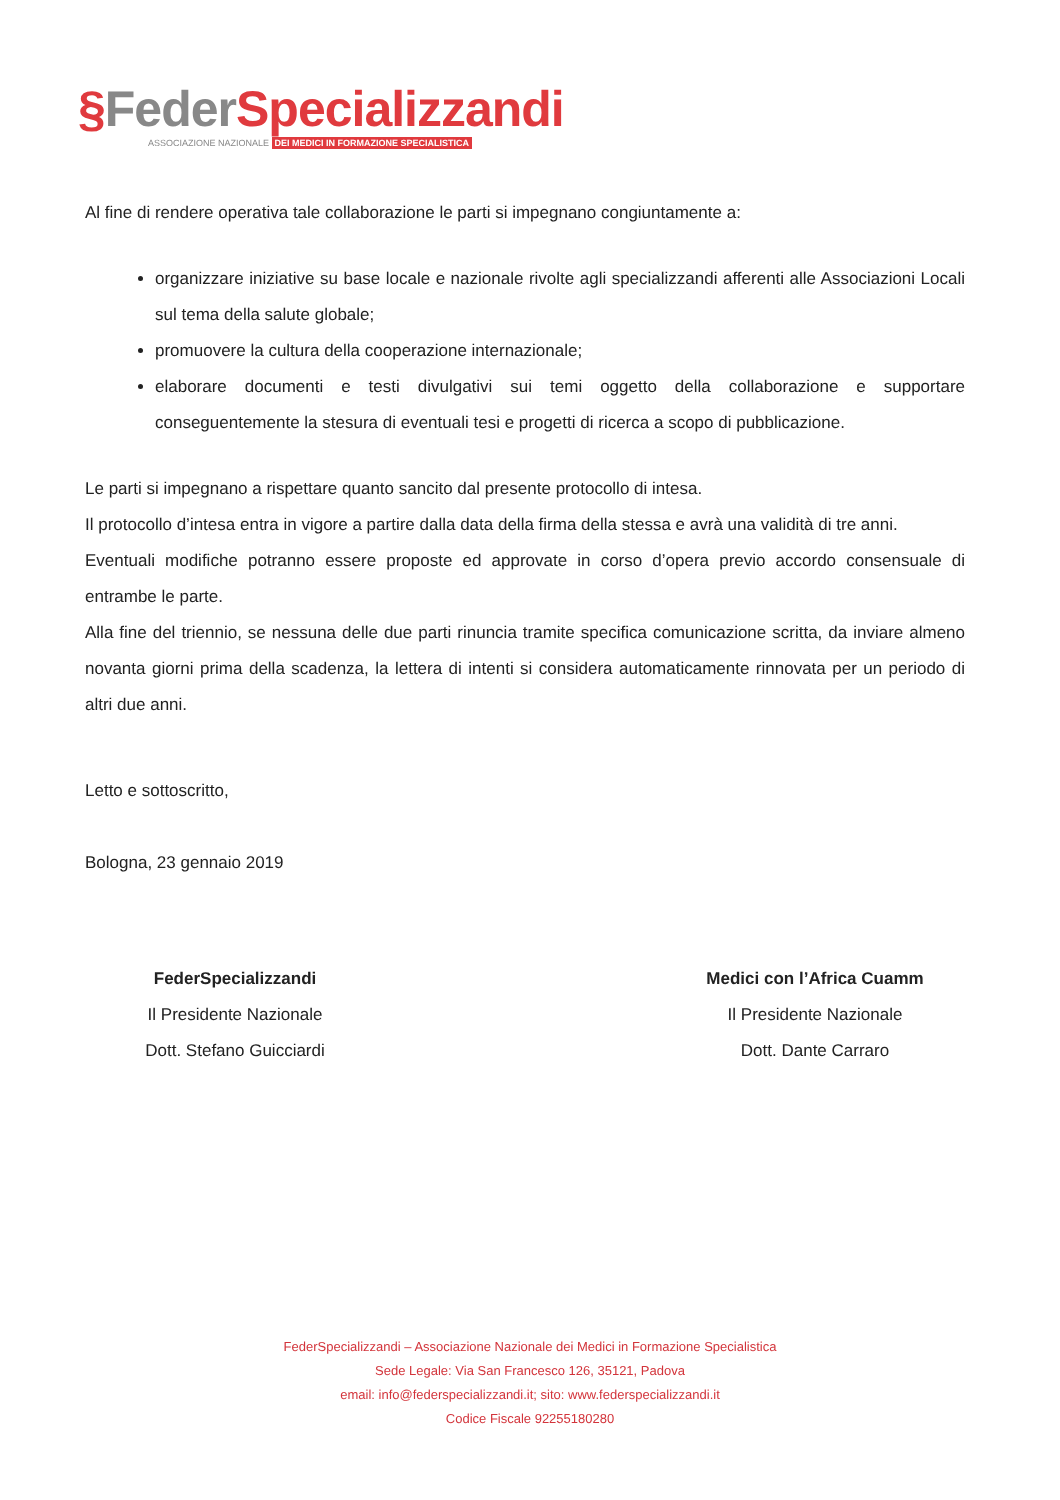§Feder Specializzandi
ASSOCIAZIONE NAZIONALE DEI MEDICI IN FORMAZIONE SPECIALISTICA
Al fine di rendere operativa tale collaborazione le parti si impegnano congiuntamente a:
organizzare iniziative su base locale e nazionale rivolte agli specializzandi afferenti alle Associazioni Locali sul tema della salute globale;
promuovere la cultura della cooperazione internazionale;
elaborare documenti e testi divulgativi sui temi oggetto della collaborazione e supportare conseguentemente la stesura di eventuali tesi e progetti di ricerca a scopo di pubblicazione.
Le parti si impegnano a rispettare quanto sancito dal presente protocollo di intesa.
Il protocollo d’intesa entra in vigore a partire dalla data della firma della stessa e avrà una validità di tre anni.
Eventuali modifiche potranno essere proposte ed approvate in corso d’opera previo accordo consensuale di entrambe le parte.
Alla fine del triennio, se nessuna delle due parti rinuncia tramite specifica comunicazione scritta, da inviare almeno novanta giorni prima della scadenza, la lettera di intenti si considera automaticamente rinnovata per un periodo di altri due anni.
Letto e sottoscritto,
Bologna, 23 gennaio 2019
FederSpecializzandi
Il Presidente Nazionale
Dott. Stefano Guicciardi
Medici con l’Africa Cuamm
Il Presidente Nazionale
Dott. Dante Carraro
FederSpecializzandi – Associazione Nazionale dei Medici in Formazione Specialistica
Sede Legale: Via San Francesco 126, 35121, Padova
email: info@federspecializzandi.it; sito: www.federspecializzandi.it
Codice Fiscale 92255180280